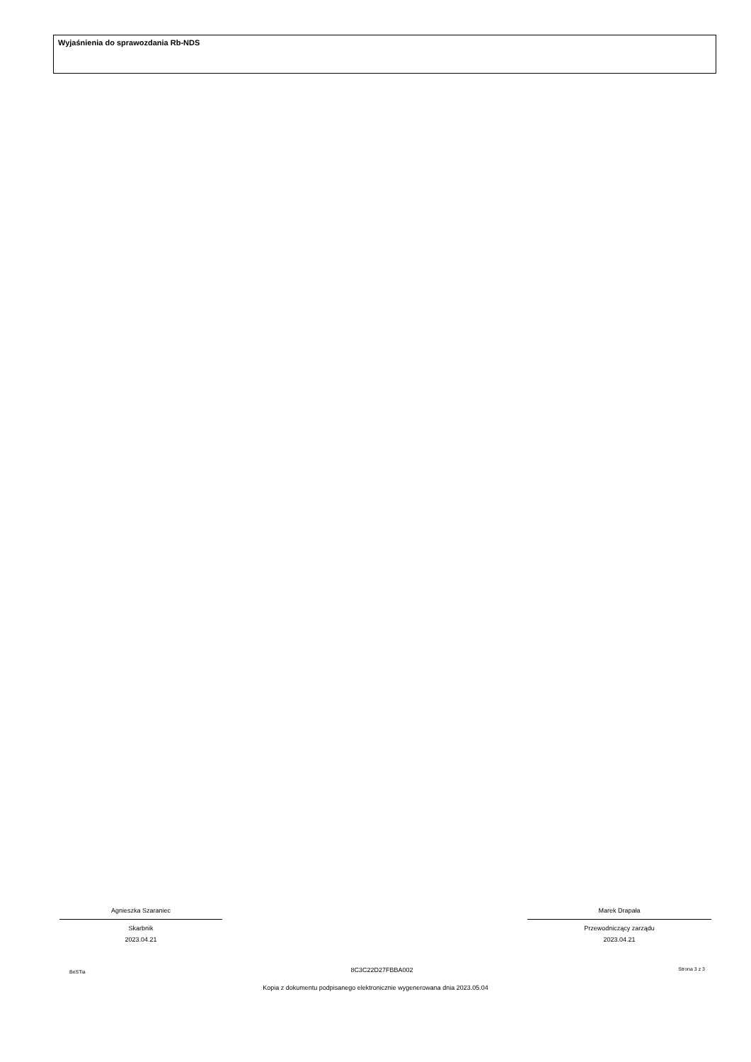Wyjaśnienia do sprawozdania Rb-NDS
Agnieszka Szaraniec
Skarbnik
2023.04.21
Marek Drapała
Przewodniczący zarządu
2023.04.21
BeSTia 8C3C22D27FBBA002 Strona 3 z 3
Kopia z dokumentu podpisanego elektronicznie wygenerowana dnia 2023.05.04